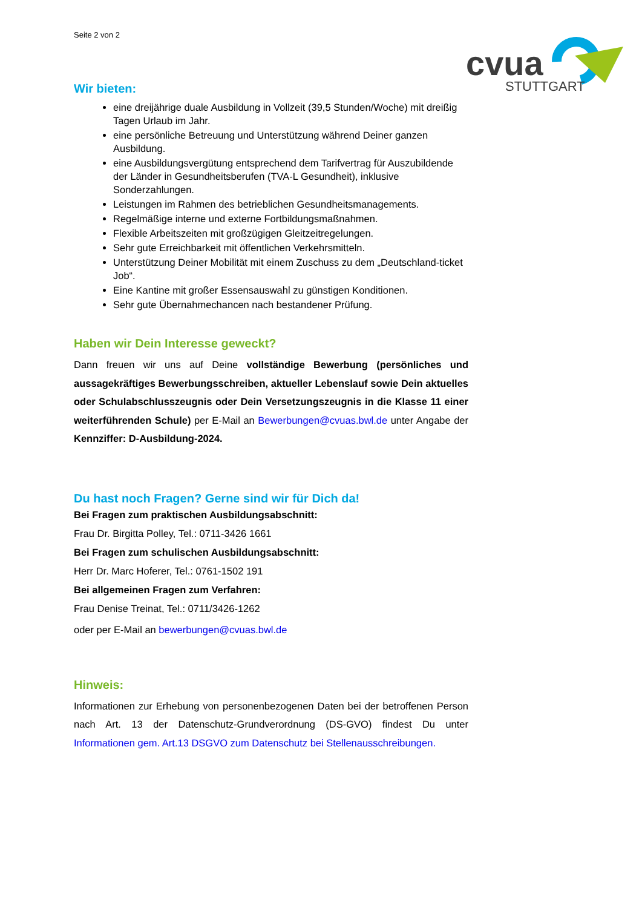cvua
STUTTGART
Seite 2 von 2
Wir bieten:
eine dreijährige duale Ausbildung in Vollzeit (39,5 Stunden/Woche) mit dreißig Tagen Urlaub im Jahr.
eine persönliche Betreuung und Unterstützung während Deiner ganzen Ausbildung.
eine Ausbildungsvergütung entsprechend dem Tarifvertrag für Auszubildende der Länder in Gesundheitsberufen (TVA-L Gesundheit), inklusive Sonderzahlungen.
Leistungen im Rahmen des betrieblichen Gesundheitsmanagements.
Regelmäßige interne und externe Fortbildungsmaßnahmen.
Flexible Arbeitszeiten mit großzügigen Gleitzeitregelungen.
Sehr gute Erreichbarkeit mit öffentlichen Verkehrsmitteln.
Unterstützung Deiner Mobilität mit einem Zuschuss zu dem „Deutschland-ticket Job“.
Eine Kantine mit großer Essensauswahl zu günstigen Konditionen.
Sehr gute Übernahmechancen nach bestandener Prüfung.
Haben wir Dein Interesse geweckt?
Dann freuen wir uns auf Deine vollständige Bewerbung (persönliches und aussagekräftiges Bewerbungsschreiben, aktueller Lebenslauf sowie Dein aktuelles oder Schulabschlusszeugnis oder Dein Versetzungszeugnis in die Klasse 11 einer weiterführenden Schule) per E-Mail an Bewerbungen@cvuas.bwl.de unter Angabe der Kennziffer: D-Ausbildung-2024.
Du hast noch Fragen? Gerne sind wir für Dich da!
Bei Fragen zum praktischen Ausbildungsabschnitt:
Frau Dr. Birgitta Polley, Tel.: 0711-3426 1661
Bei Fragen zum schulischen Ausbildungsabschnitt:
Herr Dr. Marc Hoferer, Tel.: 0761-1502 191
Bei allgemeinen Fragen zum Verfahren:
Frau Denise Treinat, Tel.: 0711/3426-1262
oder per E-Mail an bewerbungen@cvuas.bwl.de
Hinweis:
Informationen zur Erhebung von personenbezogenen Daten bei der betroffenen Person nach Art. 13 der Datenschutz-Grundverordnung (DS-GVO) findest Du unter Informationen gem. Art.13 DSGVO zum Datenschutz bei Stellenausschreibungen.